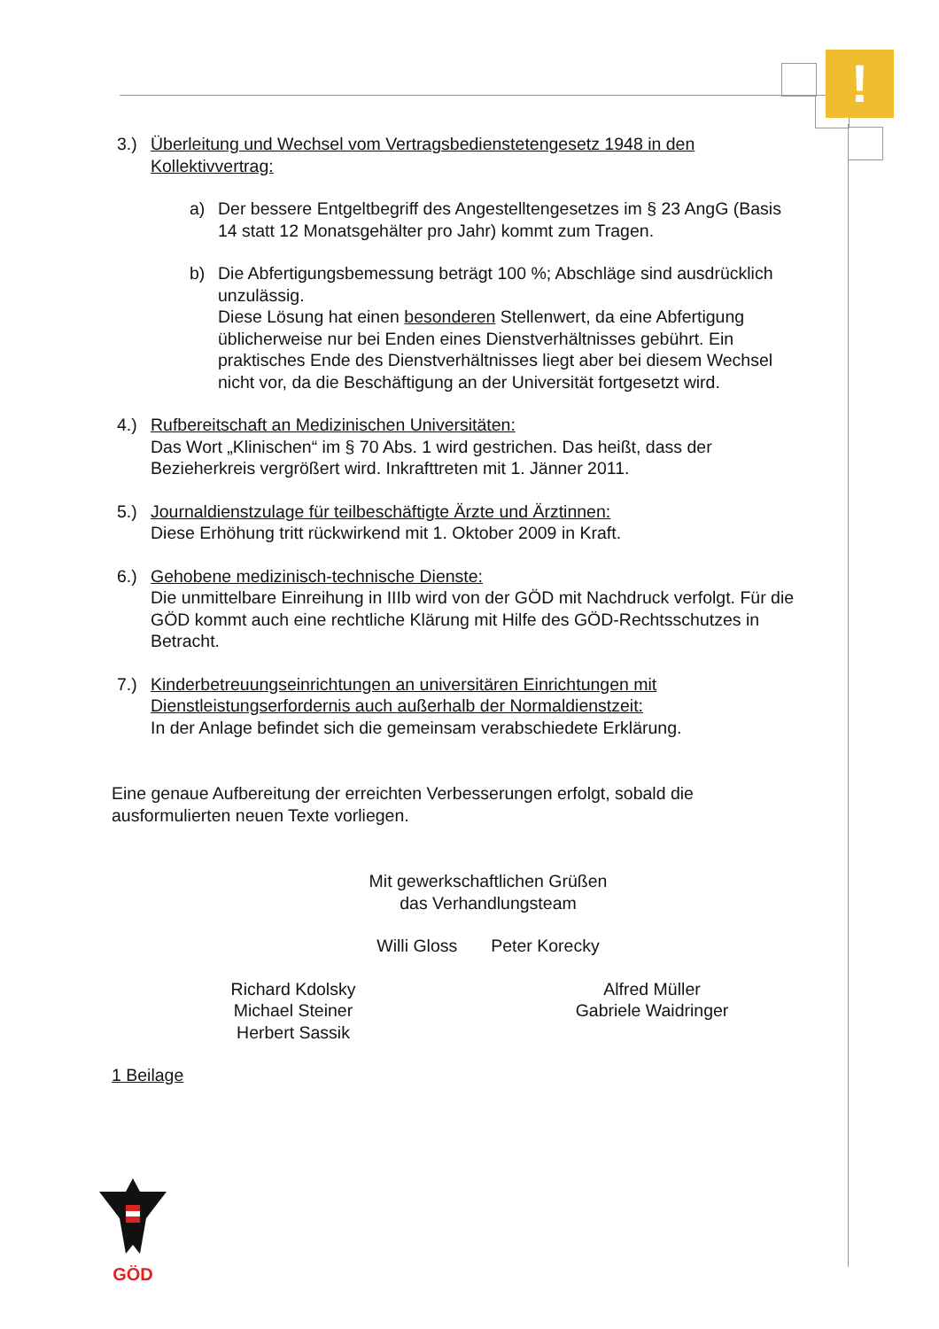!
3.) Überleitung und Wechsel vom Vertragsbedienstetengesetz 1948 in den Kollektivvertrag:
a) Der bessere Entgeltbegriff des Angestelltengesetzes im § 23 AngG (Basis 14 statt 12 Monatsgehälter pro Jahr) kommt zum Tragen.
b) Die Abfertigungsbemessung beträgt 100 %; Abschläge sind ausdrücklich unzulässig.
Diese Lösung hat einen besonderen Stellenwert, da eine Abfertigung üblicherweise nur bei Enden eines Dienstverhältnisses gebührt. Ein praktisches Ende des Dienstverhältnisses liegt aber bei diesem Wechsel nicht vor, da die Beschäftigung an der Universität fortgesetzt wird.
4.) Rufbereitschaft an Medizinischen Universitäten:
Das Wort „Klinischen“ im § 70 Abs. 1 wird gestrichen. Das heißt, dass der Bezieherkreis vergrößert wird. Inkrafttreten mit 1. Jänner 2011.
5.) Journaldienstzulage für teilbeschäftigte Ärzte und Ärztinnen:
Diese Erhöhung tritt rückwirkend mit 1. Oktober 2009 in Kraft.
6.) Gehobene medizinisch-technische Dienste:
Die unmittelbare Einreihung in IIIb wird von der GÖD mit Nachdruck verfolgt. Für die GÖD kommt auch eine rechtliche Klärung mit Hilfe des GÖD-Rechtsschutzes in Betracht.
7.) Kinderbetreuungseinrichtungen an universitären Einrichtungen mit Dienstleistungserfordernis auch außerhalb der Normaldienstzeit:
In der Anlage befindet sich die gemeinsam verabschiedete Erklärung.
Eine genaue Aufbereitung der erreichten Verbesserungen erfolgt, sobald die ausformulierten neuen Texte vorliegen.
Mit gewerkschaftlichen Grüßen
das Verhandlungsteam
Willi Gloss Peter Korecky
Richard Kdolsky
Michael Steiner
Herbert Sassik
Alfred Müller
Gabriele Waidringer
1 Beilage
GÖD